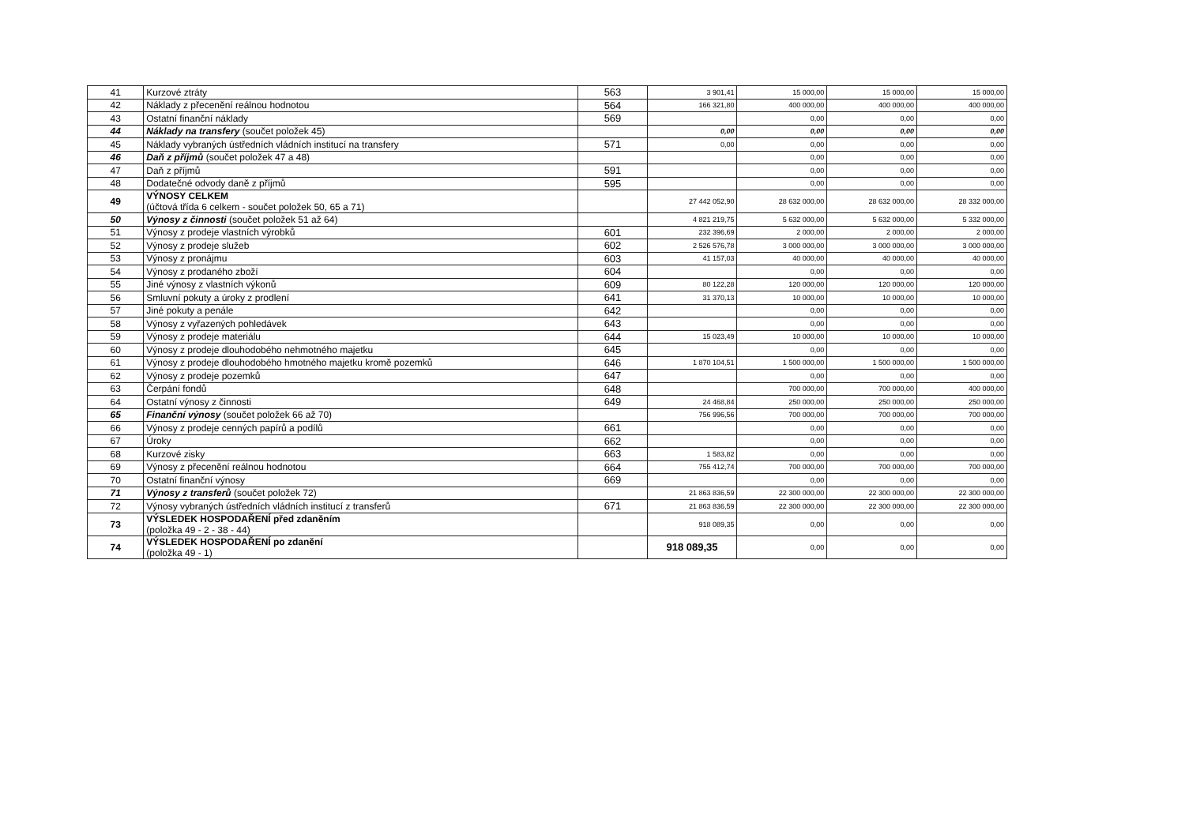| 41 | Kurzové ztráty | 563 | 3 901,41 | 15 000,00 | 15 000,00 | 15 000,00 |
| 42 | Náklady z přecenění reálnou hodnotou | 564 | 166 321,80 | 400 000,00 | 400 000,00 | 400 000,00 |
| 43 | Ostatní finanční náklady | 569 | | 0,00 | 0,00 | 0,00 |
| 44 | Náklady na transfery (součet položek 45) | | 0,00 | 0,00 | 0,00 | 0,00 |
| 45 | Náklady vybraných ústředních vládních institucí na transfery | 571 | 0,00 | 0,00 | 0,00 | 0,00 |
| 46 | Daň z příjmů (součet položek 47 a 48) | | | 0,00 | 0,00 | 0,00 |
| 47 | Daň z příjmů | 591 | | 0,00 | 0,00 | 0,00 |
| 48 | Dodatečné odvody daně z příjmů | 595 | | 0,00 | 0,00 | 0,00 |
| 49 | VÝNOSY CELKEM (účtová třída 6 celkem - součet položek 50, 65 a 71) | | 27 442 052,90 | 28 632 000,00 | 28 632 000,00 | 28 332 000,00 |
| 50 | Výnosy z činnosti (součet položek 51 až 64) | | 4 821 219,75 | 5 632 000,00 | 5 632 000,00 | 5 332 000,00 |
| 51 | Výnosy z prodeje vlastních výrobků | 601 | 232 396,69 | 2 000,00 | 2 000,00 | 2 000,00 |
| 52 | Výnosy z prodeje služeb | 602 | 2 526 576,78 | 3 000 000,00 | 3 000 000,00 | 3 000 000,00 |
| 53 | Výnosy z pronájmu | 603 | 41 157,03 | 40 000,00 | 40 000,00 | 40 000,00 |
| 54 | Výnosy z prodaného zboží | 604 | | 0,00 | 0,00 | 0,00 |
| 55 | Jiné výnosy z vlastních výkonů | 609 | 80 122,28 | 120 000,00 | 120 000,00 | 120 000,00 |
| 56 | Smluvní pokuty a úroky z prodlení | 641 | 31 370,13 | 10 000,00 | 10 000,00 | 10 000,00 |
| 57 | Jiné pokuty a penále | 642 | | 0,00 | 0,00 | 0,00 |
| 58 | Výnosy z vyřazených pohledávek | 643 | | 0,00 | 0,00 | 0,00 |
| 59 | Výnosy z prodeje materiálu | 644 | 15 023,49 | 10 000,00 | 10 000,00 | 10 000,00 |
| 60 | Výnosy z prodeje dlouhodobého nehmotného majetku | 645 | | 0,00 | 0,00 | 0,00 |
| 61 | Výnosy z prodeje dlouhodobého hmotného majetku kromě pozemků | 646 | 1 870 104,51 | 1 500 000,00 | 1 500 000,00 | 1 500 000,00 |
| 62 | Výnosy z prodeje pozemků | 647 | | 0,00 | 0,00 | 0,00 |
| 63 | Čerpání fondů | 648 | | 700 000,00 | 700 000,00 | 400 000,00 |
| 64 | Ostatní výnosy z činnosti | 649 | 24 468,84 | 250 000,00 | 250 000,00 | 250 000,00 |
| 65 | Finanční výnosy (součet položek 66 až 70) | | 756 996,56 | 700 000,00 | 700 000,00 | 700 000,00 |
| 66 | Výnosy z prodeje cenných papírů a podílů | 661 | | 0,00 | 0,00 | 0,00 |
| 67 | Úroky | 662 | | 0,00 | 0,00 | 0,00 |
| 68 | Kurzové zisky | 663 | 1 583,82 | 0,00 | 0,00 | 0,00 |
| 69 | Výnosy z přecenění reálnou hodnotou | 664 | 755 412,74 | 700 000,00 | 700 000,00 | 700 000,00 |
| 70 | Ostatní finanční výnosy | 669 | | 0,00 | 0,00 | 0,00 |
| 71 | Výnosy z transferů (součet položek 72) | | 21 863 836,59 | 22 300 000,00 | 22 300 000,00 | 22 300 000,00 |
| 72 | Výnosy vybraných ústředních vládních institucí z transferů | 671 | 21 863 836,59 | 22 300 000,00 | 22 300 000,00 | 22 300 000,00 |
| 73 | VÝSLEDEK HOSPODAŘENÍ před zdaněním (položka 49 - 2 - 38 - 44) | | 918 089,35 | 0,00 | 0,00 | 0,00 |
| 74 | VÝSLEDEK HOSPODAŘENÍ po zdanění (položka 49 - 1) | | 918 089,35 | 0,00 | 0,00 | 0,00 |